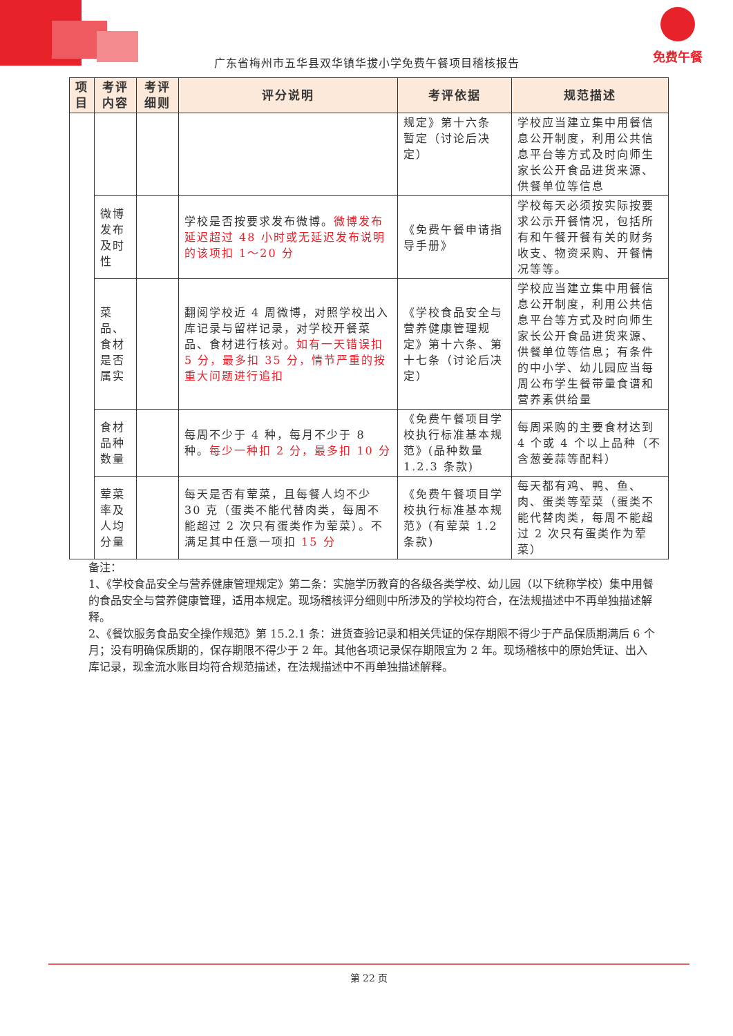免费午餐
广东省梅州市五华县双华镇华拔小学免费午餐项目稽核报告
| 项目 | 考评内容 | 考评细则 | 评分说明 | 考评依据 | 规范描述 |
| --- | --- | --- | --- | --- | --- |
| | | | | 规定》第十六条 暂定（讨论后决定） | 学校应当建立集中用餐信息公开制度，利用公共信息平台等方式及时向师生家长公开食品进货来源、供餐单位等信息 |
| | 微博发布及时性 | | 学校是否按要求发布微博。 微博发布延迟超过 48 小时或无延迟发布说明的该项扣 1～20 分 | 《免费午餐申请指导手册》 | 学校每天必须按实际按要求公示开餐情况，包括所有和午餐开餐有关的财务收支、物资采购、开餐情况等等。 |
| | 菜品、食材是否属实 | | 翻阅学校近 4 周微博，对照学校出入库记录与留样记录，对学校开餐菜品、食材进行核对。 如有一天错误扣 5 分，最多扣 35 分，情节严重的按重大问题进行追扣 | 《学校食品安全与营养健康管理规定》第十六条、第十七条（讨论后决定） | 学校应当建立集中用餐信息公开制度，利用公共信息平台等方式及时向师生家长公开食品进货来源、供餐单位等信息；有条件的中小学、幼儿园应当每周公布学生餐带量食谱和营养素供给量 |
| | 食材品种数量 | | 每周不少于 4 种，每月不少于 8 种。 每少一种扣 2 分，最多扣 10 分 | 《免费午餐项目学校执行标准基本规范》(品种数量 1.2.3 条款) | 每周采购的主要食材达到 4 个或 4 个以上品种（不含葱姜蒜等配料） |
| | 荤菜率及人均分量 | | 每天是否有荤菜，且每餐人均不少 30 克（蛋类不能代替肉类，每周不能超过 2 次只有蛋类作为荤菜）。不满足其中任意一项扣 15 分 | 《免费午餐项目学校执行标准基本规范》(有荤菜 1.2 条款) | 每天都有鸡、鸭、鱼、肉、蛋类等荤菜（蛋类不能代替肉类，每周不能超过 2 次只有蛋类作为荤菜） |
备注：
1、《学校食品安全与营养健康管理规定》第二条：实施学历教育的各级各类学校、幼儿园（以下统称学校）集中用餐的食品安全与营养健康管理，适用本规定。现场稽核评分细则中所涉及的学校均符合，在法规描述中不再单独描述解释。
2、《餐饮服务食品安全操作规范》第 15.2.1 条：进货查验记录和相关凭证的保存期限不得少于产品保质期满后 6 个月；没有明确保质期的，保存期限不得少于 2 年。其他各项记录保存期限宜为 2 年。现场稽核中的原始凭证、出入库记录，现金流水账目均符合规范描述，在法规描述中不再单独描述解释。
第 22 页